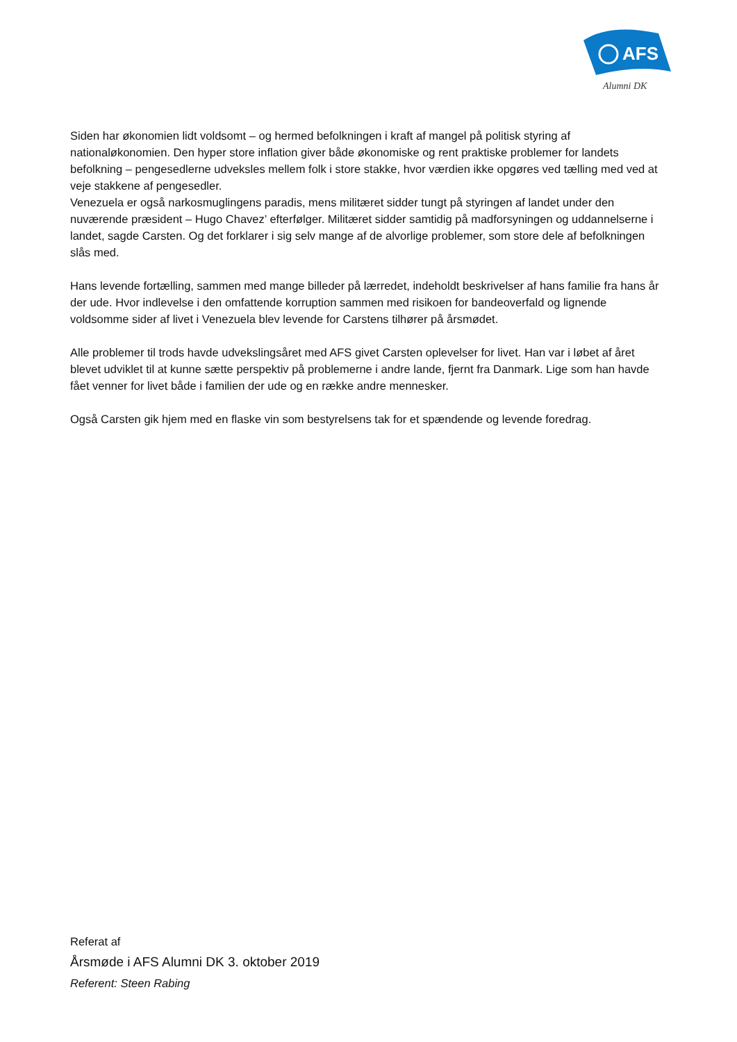AFS
Alumni DK
Siden har økonomien lidt voldsomt – og hermed befolkningen i kraft af mangel på politisk styring af nationaløkonomien. Den hyper store inflation giver både økonomiske og rent praktiske problemer for landets befolkning – pengesedlerne udveksles mellem folk i store stakke, hvor værdien ikke opgøres ved tælling med ved at veje stakkene af pengesedler.
Venezuela er også narkosmuglingens paradis, mens militæret sidder tungt på styringen af landet under den nuværende præsident – Hugo Chavez’ efterfølger. Militæret sidder samtidig på madforsyningen og uddannelserne i landet, sagde Carsten. Og det forklarer i sig selv mange af de alvorlige problemer, som store dele af befolkningen slås med.
Hans levende fortælling, sammen med mange billeder på lærredet, indeholdt beskrivelser af hans familie fra hans år der ude. Hvor indlevelse i den omfattende korruption sammen med risikoen for bandeoverfald og lignende voldsomme sider af livet i Venezuela blev levende for Carstens tilhører på årsmødet.
Alle problemer til trods havde udvekslingsåret med AFS givet Carsten oplevelser for livet. Han var i løbet af året blevet udviklet til at kunne sætte perspektiv på problemerne i andre lande, fjernt fra Danmark. Lige som han havde fået venner for livet både i familien der ude og en række andre mennesker.
Også Carsten gik hjem med en flaske vin som bestyrelsens tak for et spændende og levende foredrag.
Referat af
Årsmøde i AFS Alumni DK 3. oktober 2019
Referent: Steen Rabing